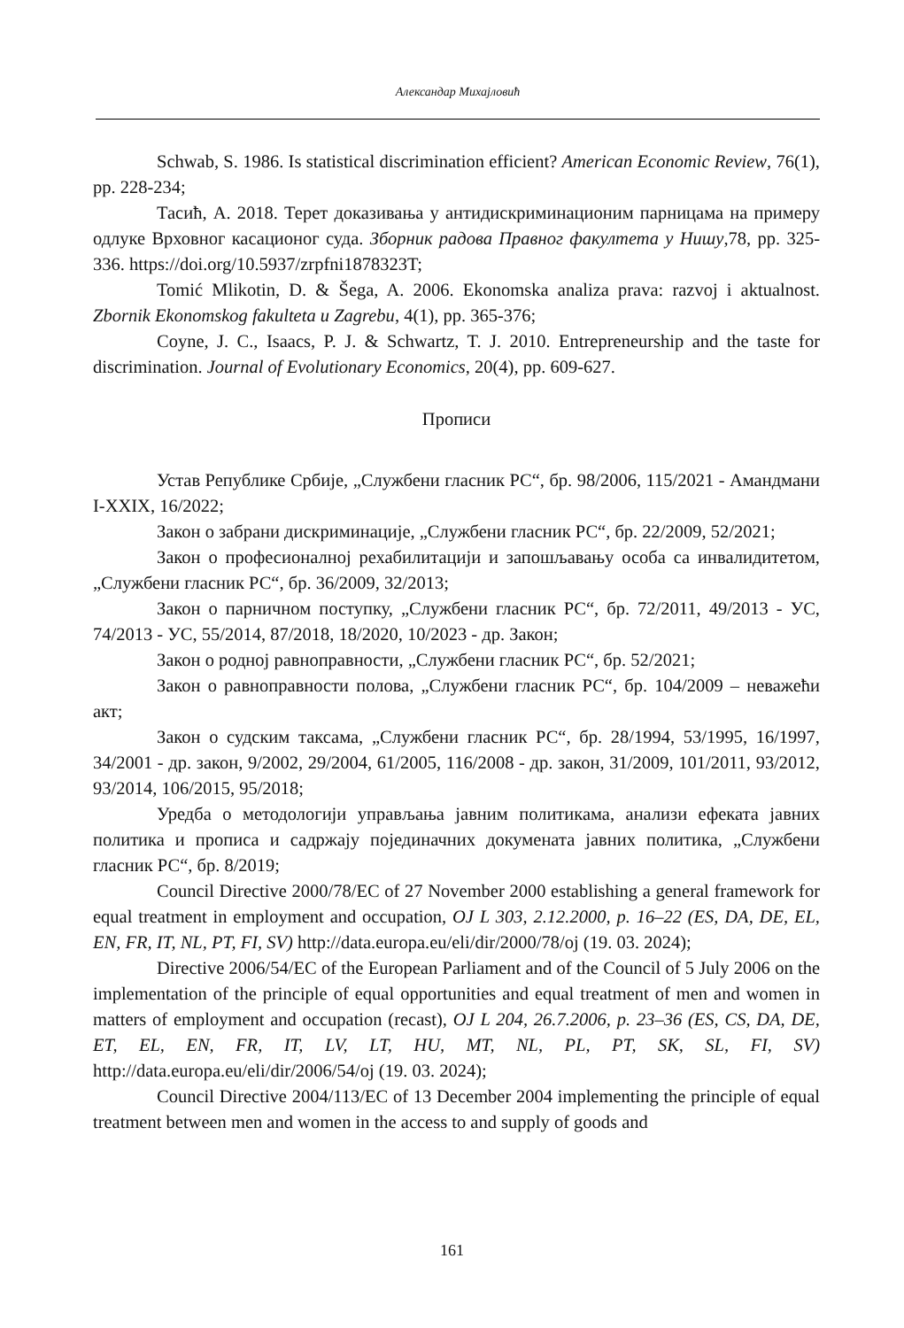Александар Михајловић
Schwab, S. 1986. Is statistical discrimination efficient? American Economic Review, 76(1), pp. 228-234;
Тасић, А. 2018. Терет доказивања у антидискриминационим парницама на примеру одлуке Врховног касационог суда. Зборник радова Правног факултета у Нишу,78, pp. 325-336. https://doi.org/10.5937/zrpfni1878323T;
Tomić Mlikotin, D. & Šega, A. 2006. Ekonomska analiza prava: razvoj i aktualnost. Zbornik Ekonomskog fakulteta u Zagrebu, 4(1), pp. 365-376;
Coyne, J. C., Isaacs, P. J. & Schwartz, T. J. 2010. Entrepreneurship and the taste for discrimination. Journal of Evolutionary Economics, 20(4), pp. 609-627.
Прописи
Устав Републике Србије, „Службени гласник РС“, бр. 98/2006, 115/2021 - Амандмани I-XXIX, 16/2022;
Закон о забрани дискриминације, „Службени гласник РС“, бр. 22/2009, 52/2021;
Закон о професионалној рехабилитацији и запошљавању особа са инвалидитетом, „Службени гласник РС“, бр. 36/2009, 32/2013;
Закон о парничном поступку, „Службени гласник РС“, бр. 72/2011, 49/2013 - УС, 74/2013 - УС, 55/2014, 87/2018, 18/2020, 10/2023 - др. Закон;
Закон о родној равноправности, „Службени гласник РС“, бр. 52/2021;
Закон о равноправности полова, „Службени гласник РС“, бр. 104/2009 – неважећи акт;
Закон о судским таксама, „Службени гласник РС“, бр. 28/1994, 53/1995, 16/1997, 34/2001 - др. закон, 9/2002, 29/2004, 61/2005, 116/2008 - др. закон, 31/2009, 101/2011, 93/2012, 93/2014, 106/2015, 95/2018;
Уредба о методологији управљања јавним политикама, анализи ефеката јавних политика и прописа и садржају појединачних докумената јавних политика, „Службени гласник РС“, бр. 8/2019;
Council Directive 2000/78/EC of 27 November 2000 establishing a general framework for equal treatment in employment and occupation, OJ L 303, 2.12.2000, p. 16–22 (ES, DA, DE, EL, EN, FR, IT, NL, PT, FI, SV) http://data.europa.eu/eli/dir/2000/78/oj (19. 03. 2024);
Directive 2006/54/EC of the European Parliament and of the Council of 5 July 2006 on the implementation of the principle of equal opportunities and equal treatment of men and women in matters of employment and occupation (recast), OJ L 204, 26.7.2006, p. 23–36 (ES, CS, DA, DE, ET, EL, EN, FR, IT, LV, LT, HU, MT, NL, PL, PT, SK, SL, FI, SV) http://data.europa.eu/eli/dir/2006/54/oj (19. 03. 2024);
Council Directive 2004/113/EC of 13 December 2004 implementing the principle of equal treatment between men and women in the access to and supply of goods and
161